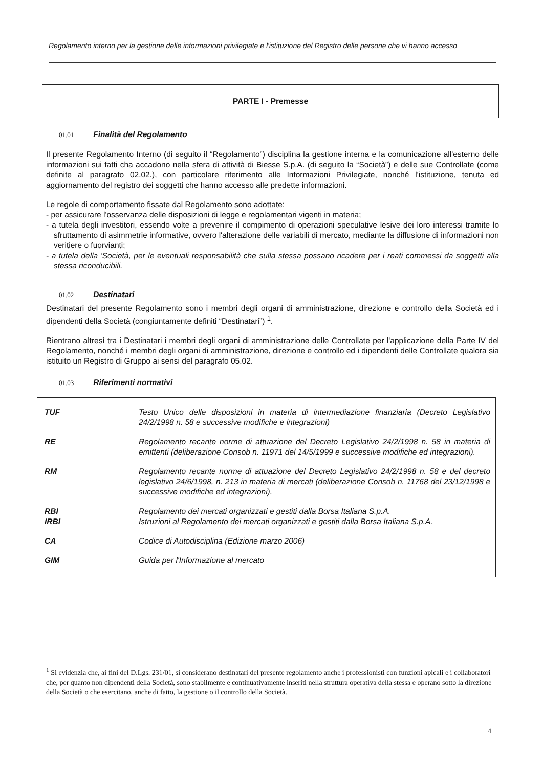Regolamento interno per la gestione delle informazioni privilegiate e l'istituzione del Registro delle persone che vi hanno accesso
PARTE I - Premesse
01.01 Finalità del Regolamento
Il presente Regolamento Interno (di seguito il “Regolamento”) disciplina la gestione interna e la comunicazione all'esterno delle informazioni sui fatti cha accadono nella sfera di attività di Biesse S.p.A. (di seguito la “Società”) e delle sue Controllate (come definite al paragrafo 02.02.), con particolare riferimento alle Informazioni Privilegiate, nonché l'istituzione, tenuta ed aggiornamento del registro dei soggetti che hanno accesso alle predette informazioni.
Le regole di comportamento fissate dal Regolamento sono adottate:
- per assicurare l'osservanza delle disposizioni di legge e regolamentari vigenti in materia;
- a tutela degli investitori, essendo volte a prevenire il compimento di operazioni speculative lesive dei loro interessi tramite lo sfruttamento di asimmetrie informative, ovvero l'alterazione delle variabili di mercato, mediante la diffusione di informazioni non veritiere o fuorvianti;
- a tutela della 'Società, per le eventuali responsabilità che sulla stessa possano ricadere per i reati commessi da soggetti alla stessa riconducibili.
01.02 Destinatari
Destinatari del presente Regolamento sono i membri degli organi di amministrazione, direzione e controllo della Società ed i dipendenti della Società (congiuntamente definiti “Destinatari”) <sup>1</sup>.
Rientrano altresì tra i Destinatari i membri degli organi di amministrazione delle Controllate per l'applicazione della Parte IV del Regolamento, nonché i membri degli organi di amministrazione, direzione e controllo ed i dipendenti delle Controllate qualora sia istituito un Registro di Gruppo ai sensi del paragrafo 05.02.
01.03 Riferimenti normativi
| TUF | Testo Unico delle disposizioni in materia di intermediazione finanziaria (Decreto Legislativo 24/2/1998 n. 58 e successive modifiche e integrazioni) |
| RE | Regolamento recante norme di attuazione del Decreto Legislativo 24/2/1998 n. 58 in materia di emittenti (deliberazione Consob n. 11971 del 14/5/1999 e successive modifiche ed integrazioni). |
| RM | Regolamento recante norme di attuazione del Decreto Legislativo 24/2/1998 n. 58 e del decreto legislativo 24/6/1998, n. 213 in materia di mercati (deliberazione Consob n. 11768 del 23/12/1998 e successive modifiche ed integrazioni). |
| RBI IRBI | Regolamento dei mercati organizzati e gestiti dalla Borsa Italiana S.p.A. Istruzioni al Regolamento dei mercati organizzati e gestiti dalla Borsa Italiana S.p.A. |
| CA | Codice di Autodisciplina (Edizione marzo 2006) |
| GIM | Guida per l'Informazione al mercato |
<sup>1</sup> Si evidenzia che, ai fini del D.Lgs. 231/01, si considerano destinatari del presente regolamento anche i professionisti con funzioni apicali e i collaboratori che, per quanto non dipendenti della Società, sono stabilmente e continuativamente inseriti nella struttura operativa della stessa e operano sotto la direzione della Società o che esercitano, anche di fatto, la gestione o il controllo della Società.
4